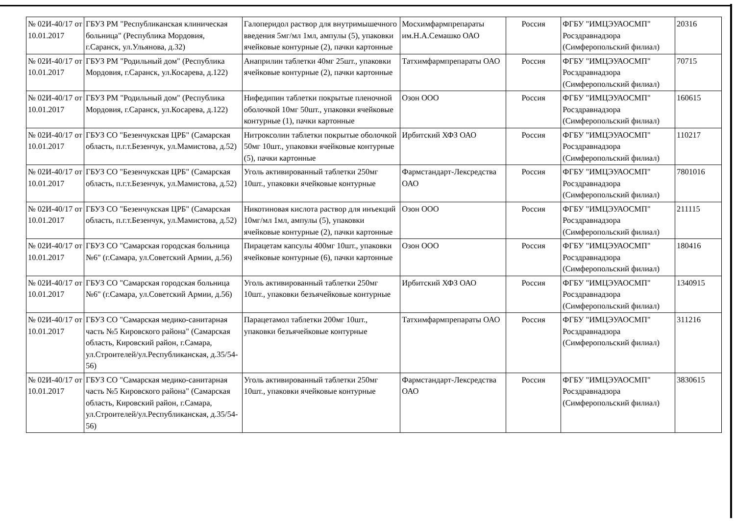| № 02И-40/17 от 10.01.2017 | ГБУЗ РМ "Республиканская клиническая больница" (Республика Мордовия, г.Саранск, ул.Ульянова, д.32) | Галоперидол раствор для внутримышечного введения 5мг/мл 1мл, ампулы (5), упаковки ячейковые контурные (2), пачки картонные | Мосхимфармпрепараты им.Н.А.Семашко ОАО | Россия | ФГБУ "ИМЦЭУАОСМП" Росздравнадзора (Симферопольский филиал) | 20316 |
| № 02И-40/17 от 10.01.2017 | ГБУЗ РМ "Родильный дом" (Республика Мордовия, г.Саранск, ул.Косарева, д.122) | Анаприлин таблетки 40мг 25шт., упаковки ячейковые контурные (2), пачки картонные | Татхимфармпрепараты ОАО | Россия | ФГБУ "ИМЦЭУАОСМП" Росздравнадзора (Симферопольский филиал) | 70715 |
| № 02И-40/17 от 10.01.2017 | ГБУЗ РМ "Родильный дом" (Республика Мордовия, г.Саранск, ул.Косарева, д.122) | Нифедипин таблетки покрытые пленочной оболочкой 10мг 50шт., упаковки ячейковые контурные (1), пачки картонные | Озон ООО | Россия | ФГБУ "ИМЦЭУАОСМП" Росздравнадзора (Симферопольский филиал) | 160615 |
| № 02И-40/17 от 10.01.2017 | ГБУЗ СО "Безенчукская ЦРБ" (Самарская область, п.г.т.Безенчук, ул.Мамистова, д.52) | Нитроксолин таблетки покрытые оболочкой 50мг 10шт., упаковки ячейковые контурные (5), пачки картонные | Ирбитский ХФЗ ОАО | Россия | ФГБУ "ИМЦЭУАОСМП" Росздравнадзора (Симферопольский филиал) | 110217 |
| № 02И-40/17 от 10.01.2017 | ГБУЗ СО "Безенчукская ЦРБ" (Самарская область, п.г.т.Безенчук, ул.Мамистова, д.52) | Уголь активированный таблетки 250мг 10шт., упаковки ячейковые контурные | Фармстандарт-Лексредства ОАО | Россия | ФГБУ "ИМЦЭУАОСМП" Росздравнадзора (Симферопольский филиал) | 7801016 |
| № 02И-40/17 от 10.01.2017 | ГБУЗ СО "Безенчукская ЦРБ" (Самарская область, п.г.т.Безенчук, ул.Мамистова, д.52) | Никотиновая кислота раствор для инъекций 10мг/мл 1мл, ампулы (5), упаковки ячейковые контурные (2), пачки картонные | Озон ООО | Россия | ФГБУ "ИМЦЭУАОСМП" Росздравнадзора (Симферопольский филиал) | 211115 |
| № 02И-40/17 от 10.01.2017 | ГБУЗ СО "Самарская городская больница №6" (г.Самара, ул.Советский Армии, д.56) | Пирацетам капсулы 400мг 10шт., упаковки ячейковые контурные (6), пачки картонные | Озон ООО | Россия | ФГБУ "ИМЦЭУАОСМП" Росздравнадзора (Симферопольский филиал) | 180416 |
| № 02И-40/17 от 10.01.2017 | ГБУЗ СО "Самарская городская больница №6" (г.Самара, ул.Советский Армии, д.56) | Уголь активированный таблетки 250мг 10шт., упаковки безъячейковые контурные | Ирбитский ХФЗ ОАО | Россия | ФГБУ "ИМЦЭУАОСМП" Росздравнадзора (Симферопольский филиал) | 1340915 |
| № 02И-40/17 от 10.01.2017 | ГБУЗ СО "Самарская медико-санитарная часть №5 Кировского района" (Самарская область, Кировский район, г.Самара, ул.Строителей/ул.Республиканская, д.35/54-56) | Парацетамол таблетки 200мг 10шт., упаковки безъячейковые контурные | Татхимфармпрепараты ОАО | Россия | ФГБУ "ИМЦЭУАОСМП" Росздравнадзора (Симферопольский филиал) | 311216 |
| № 02И-40/17 от 10.01.2017 | ГБУЗ СО "Самарская медико-санитарная часть №5 Кировского района" (Самарская область, Кировский район, г.Самара, ул.Строителей/ул.Республиканская, д.35/54-56) | Уголь активированный таблетки 250мг 10шт., упаковки ячейковые контурные | Фармстандарт-Лексредства ОАО | Россия | ФГБУ "ИМЦЭУАОСМП" Росздравнадзора (Симферопольский филиал) | 3830615 |